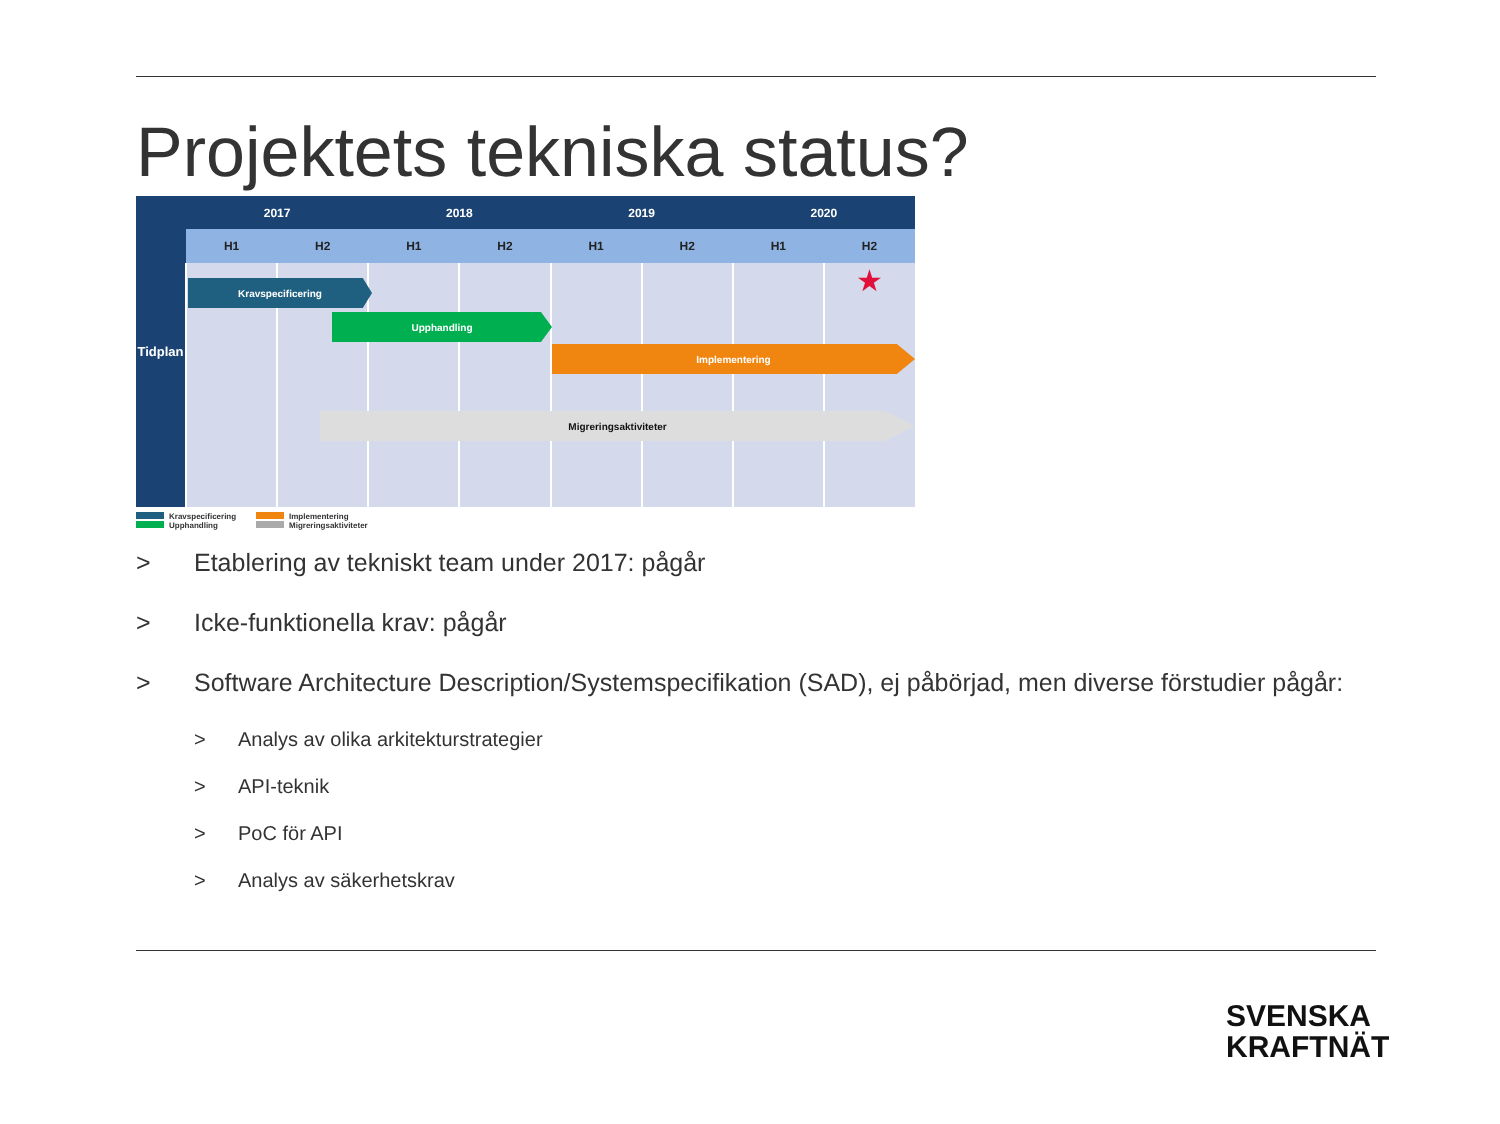Projektets tekniska status?
| Tidplan | 2017 | | 2018 | | 2019 | | 2020 | |
| --- | --- | --- | --- | --- | --- | --- | --- | --- |
| | H1 | H2 | H1 | H2 | H1 | H2 | H1 | H2 |
| | | | | | | | | ★ |
Kravspecificering
Upphandling
Implementering
Migreringsaktiviteter
Kravspecificering
Implementering
Upphandling
Migreringsaktiviteter
> Etablering av tekniskt team under 2017: pågår
> Icke-funktionella krav: pågår
> Software Architecture Description/Systemspecifikation (SAD), ej påbörjad, men diverse förstudier pågår:
> Analys av olika arkitekturstrategier
> API-teknik
> PoC för API
> Analys av säkerhetskrav
SVENSKA
KRAFTNÄT